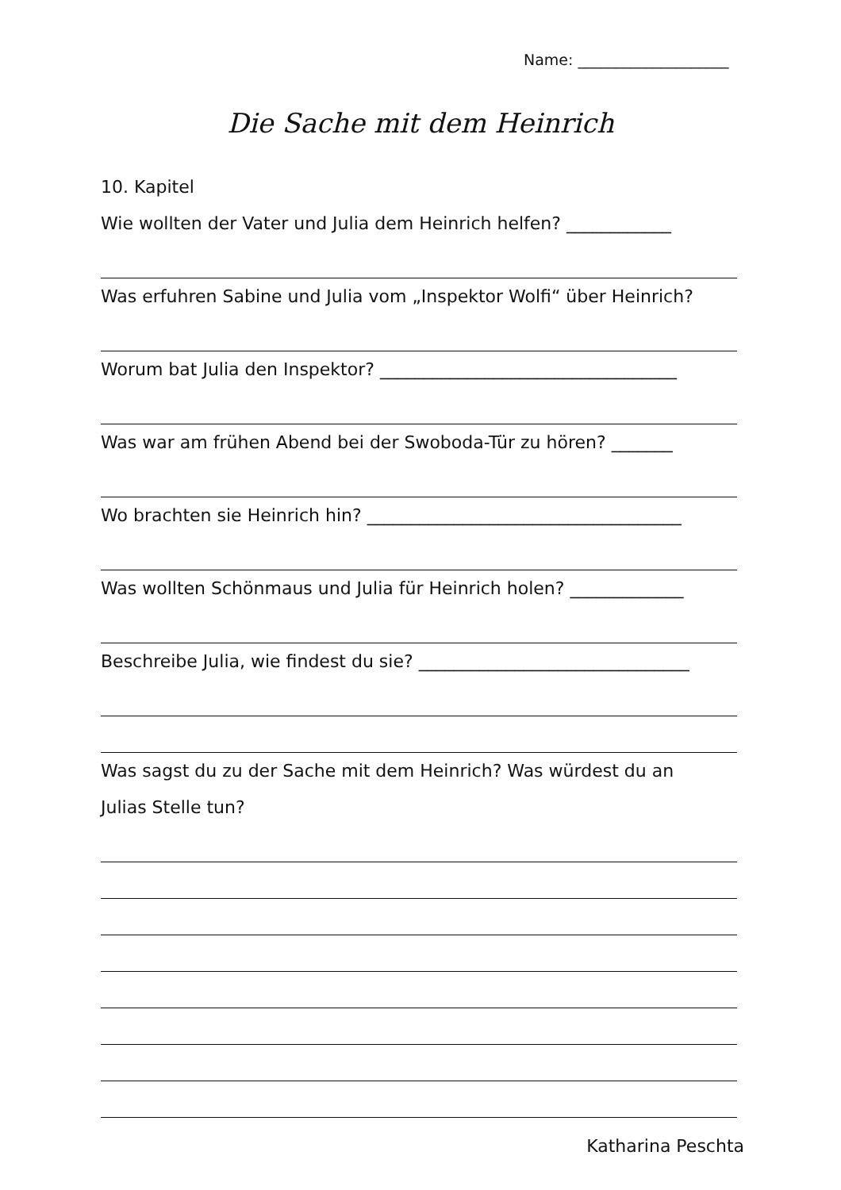Name: ____________________
Die Sache mit dem Heinrich
10. Kapitel
Wie wollten der Vater und Julia dem Heinrich helfen? ____________
Was erfuhren Sabine und Julia vom „Inspektor Wolfi“ über Heinrich?
Worum bat Julia den Inspektor? __________________________________
Was war am frühen Abend bei der Swoboda-Tür zu hören? _______
Wo brachten sie Heinrich hin? ____________________________________
Was wollten Schönmaus und Julia für Heinrich holen? _____________
Beschreibe Julia, wie findest du sie? _______________________________
Was sagst du zu der Sache mit dem Heinrich? Was würdest du an
Julias Stelle tun?
Katharina Peschta